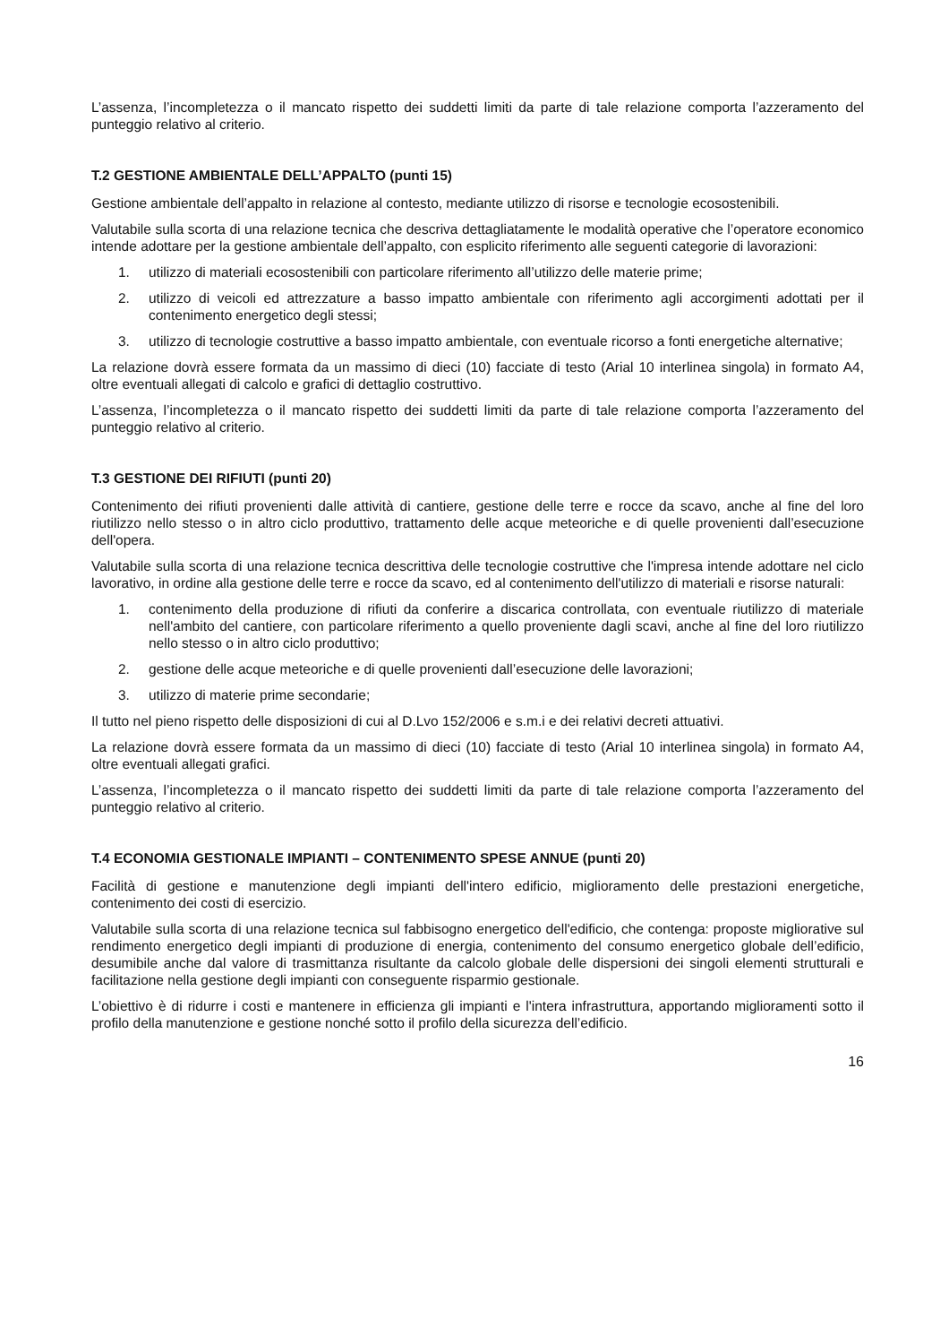L’assenza, l’incompletezza o il mancato rispetto dei suddetti limiti da parte di tale relazione comporta l’azzeramento del punteggio relativo al criterio.
T.2 GESTIONE AMBIENTALE DELL’APPALTO (punti 15)
Gestione ambientale dell’appalto in relazione al contesto, mediante utilizzo di risorse e tecnologie ecosostenibili.
Valutabile sulla scorta di una relazione tecnica che descriva dettagliatamente le modalità operative che l’operatore economico intende adottare per la gestione ambientale dell’appalto, con esplicito riferimento alle seguenti categorie di lavorazioni:
1. utilizzo di materiali ecosostenibili con particolare riferimento all’utilizzo delle materie prime;
2. utilizzo di veicoli ed attrezzature a basso impatto ambientale con riferimento agli accorgimenti adottati per il contenimento energetico degli stessi;
3. utilizzo di tecnologie costruttive a basso impatto ambientale, con eventuale ricorso a fonti energetiche alternative;
La relazione dovrà essere formata da un massimo di dieci (10) facciate di testo (Arial 10 interlinea singola) in formato A4, oltre eventuali allegati di calcolo e grafici di dettaglio costruttivo.
L’assenza, l’incompletezza o il mancato rispetto dei suddetti limiti da parte di tale relazione comporta l’azzeramento del punteggio relativo al criterio.
T.3 GESTIONE DEI RIFIUTI (punti 20)
Contenimento dei rifiuti provenienti dalle attività di cantiere, gestione delle terre e rocce da scavo, anche al fine del loro riutilizzo nello stesso o in altro ciclo produttivo, trattamento delle acque meteoriche e di quelle provenienti dall’esecuzione dell'opera.
Valutabile sulla scorta di una relazione tecnica descrittiva delle tecnologie costruttive che l'impresa intende adottare nel ciclo lavorativo, in ordine alla gestione delle terre e rocce da scavo, ed al contenimento dell'utilizzo di materiali e risorse naturali:
1. contenimento della produzione di rifiuti da conferire a discarica controllata, con eventuale riutilizzo di materiale nell'ambito del cantiere, con particolare riferimento a quello proveniente dagli scavi, anche al fine del loro riutilizzo nello stesso o in altro ciclo produttivo;
2. gestione delle acque meteoriche e di quelle provenienti dall’esecuzione delle lavorazioni;
3. utilizzo di materie prime secondarie;
Il tutto nel pieno rispetto delle disposizioni di cui al D.Lvo 152/2006 e s.m.i e dei relativi decreti attuativi.
La relazione dovrà essere formata da un massimo di dieci (10) facciate di testo (Arial 10 interlinea singola) in formato A4, oltre eventuali allegati grafici.
L’assenza, l’incompletezza o il mancato rispetto dei suddetti limiti da parte di tale relazione comporta l’azzeramento del punteggio relativo al criterio.
T.4 ECONOMIA GESTIONALE IMPIANTI – CONTENIMENTO SPESE ANNUE (punti 20)
Facilità di gestione e manutenzione degli impianti dell'intero edificio, miglioramento delle prestazioni energetiche, contenimento dei costi di esercizio.
Valutabile sulla scorta di una relazione tecnica sul fabbisogno energetico dell'edificio, che contenga: proposte migliorative sul rendimento energetico degli impianti di produzione di energia, contenimento del consumo energetico globale dell’edificio, desumibile anche dal valore di trasmittanza risultante da calcolo globale delle dispersioni dei singoli elementi strutturali e facilitazione nella gestione degli impianti con conseguente risparmio gestionale.
L’obiettivo è di ridurre i costi e mantenere in efficienza gli impianti e l'intera infrastruttura, apportando miglioramenti sotto il profilo della manutenzione e gestione nonché sotto il profilo della sicurezza dell’edificio.
16